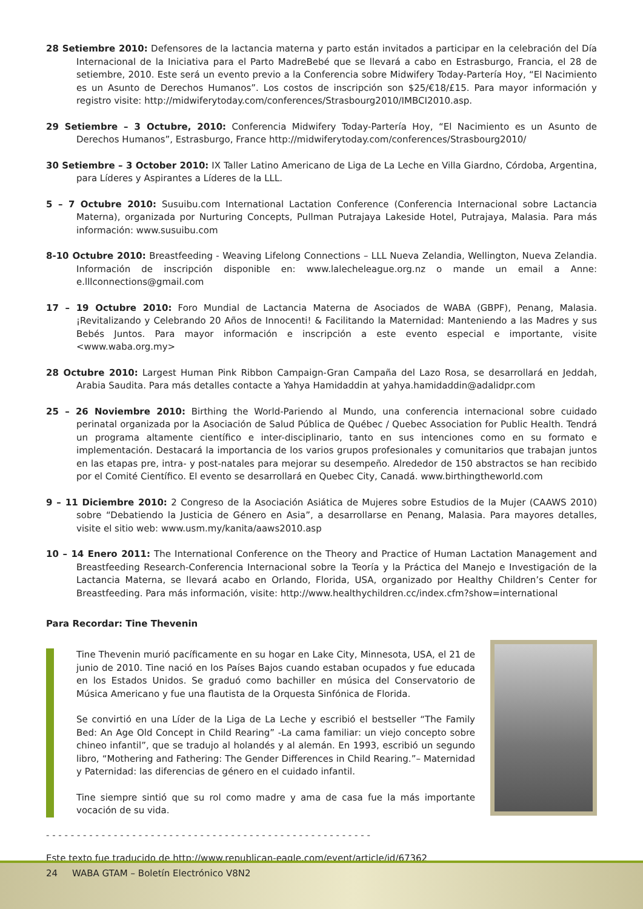28 Setiembre 2010: Defensores de la lactancia materna y parto están invitados a participar en la celebración del Día Internacional de la Iniciativa para el Parto MadreBebé que se llevará a cabo en Estrasburgo, Francia, el 28 de setiembre, 2010. Este será un evento previo a la Conferencia sobre Midwifery Today-Partería Hoy, “El Nacimiento es un Asunto de Derechos Humanos”. Los costos de inscripción son $25/€18/£15. Para mayor información y registro visite: http://midwiferytoday.com/conferences/Strasbourg2010/IMBCI2010.asp.
29 Setiembre – 3 Octubre, 2010: Conferencia Midwifery Today-Partería Hoy, “El Nacimiento es un Asunto de Derechos Humanos”, Estrasburgo, France http://midwiferytoday.com/conferences/Strasbourg2010/
30 Setiembre – 3 October 2010: IX Taller Latino Americano de Liga de La Leche en Villa Giardno, Córdoba, Argentina, para Líderes y Aspirantes a Líderes de la LLL.
5 – 7 Octubre 2010: Susuibu.com International Lactation Conference (Conferencia Internacional sobre Lactancia Materna), organizada por Nurturing Concepts, Pullman Putrajaya Lakeside Hotel, Putrajaya, Malasia. Para más información: www.susuibu.com
8-10 Octubre 2010: Breastfeeding - Weaving Lifelong Connections – LLL Nueva Zelandia, Wellington, Nueva Zelandia. Información de inscripción disponible en: www.lalecheleague.org.nz o mande un email a Anne: e.lllconnections@gmail.com
17 – 19 Octubre 2010: Foro Mundial de Lactancia Materna de Asociados de WABA (GBPF), Penang, Malasia. ¡Revitalizando y Celebrando 20 Años de Innocenti! & Facilitando la Maternidad: Manteniendo a las Madres y sus Bebés Juntos. Para mayor información e inscripción a este evento especial e importante, visite <www.waba.org.my>
28 Octubre 2010: Largest Human Pink Ribbon Campaign-Gran Campaña del Lazo Rosa, se desarrollará en Jeddah, Arabia Saudita. Para más detalles contacte a Yahya Hamidaddin at yahya.hamidaddin@adalidpr.com
25 – 26 Noviembre 2010: Birthing the World-Pariendo al Mundo, una conferencia internacional sobre cuidado perinatal organizada por la Asociación de Salud Pública de Québec / Quebec Association for Public Health. Tendrá un programa altamente científico e inter-disciplinario, tanto en sus intenciones como en su formato e implementación. Destacará la importancia de los varios grupos profesionales y comunitarios que trabajan juntos en las etapas pre, intra- y post-natales para mejorar su desempeño. Alrededor de 150 abstractos se han recibido por el Comité Científico. El evento se desarrollará en Quebec City, Canadá. www.birthingtheworld.com
9 – 11 Diciembre 2010: 2 Congreso de la Asociación Asiática de Mujeres sobre Estudios de la Mujer (CAAWS 2010) sobre “Debatiendo la Justicia de Género en Asia”, a desarrollarse en Penang, Malasia. Para mayores detalles, visite el sitio web: www.usm.my/kanita/aaws2010.asp
10 – 14 Enero 2011: The International Conference on the Theory and Practice of Human Lactation Management and Breastfeeding Research-Conferencia Internacional sobre la Teoría y la Práctica del Manejo e Investigación de la Lactancia Materna, se llevará acabo en Orlando, Florida, USA, organizado por Healthy Children’s Center for Breastfeeding. Para más información, visite: http://www.healthychildren.cc/index.cfm?show=international
Para Recordar: Tine Thevenin
Tine Thevenin murió pacíficamente en su hogar en Lake City, Minnesota, USA, el 21 de junio de 2010. Tine nació en los Países Bajos cuando estaban ocupados y fue educada en los Estados Unidos. Se graduó como bachiller en música del Conservatorio de Música Americano y fue una flautista de la Orquesta Sinfónica de Florida.
Se convirtió en una Líder de la Liga de La Leche y escribió el bestseller “The Family Bed: An Age Old Concept in Child Rearing” -La cama familiar: un viejo concepto sobre chineo infantil”, que se tradujo al holandés y al alemán. En 1993, escribió un segundo libro, “Mothering and Fathering: The Gender Differences in Child Rearing.”– Maternidad y Paternidad: las diferencias de género en el cuidado infantil.
Tine siempre sintió que su rol como madre y ama de casa fue la más importante vocación de su vida.
- - - - - - - - - - - - - - - - - - - - - - - - - - - - - - - - - - - - - - - - - - - - - - - - - - - - -
Este texto fue traducido de http://www.republican-eagle.com/event/article/id/67362
24 WABA GTAM – Boletín Electrónico V8N2